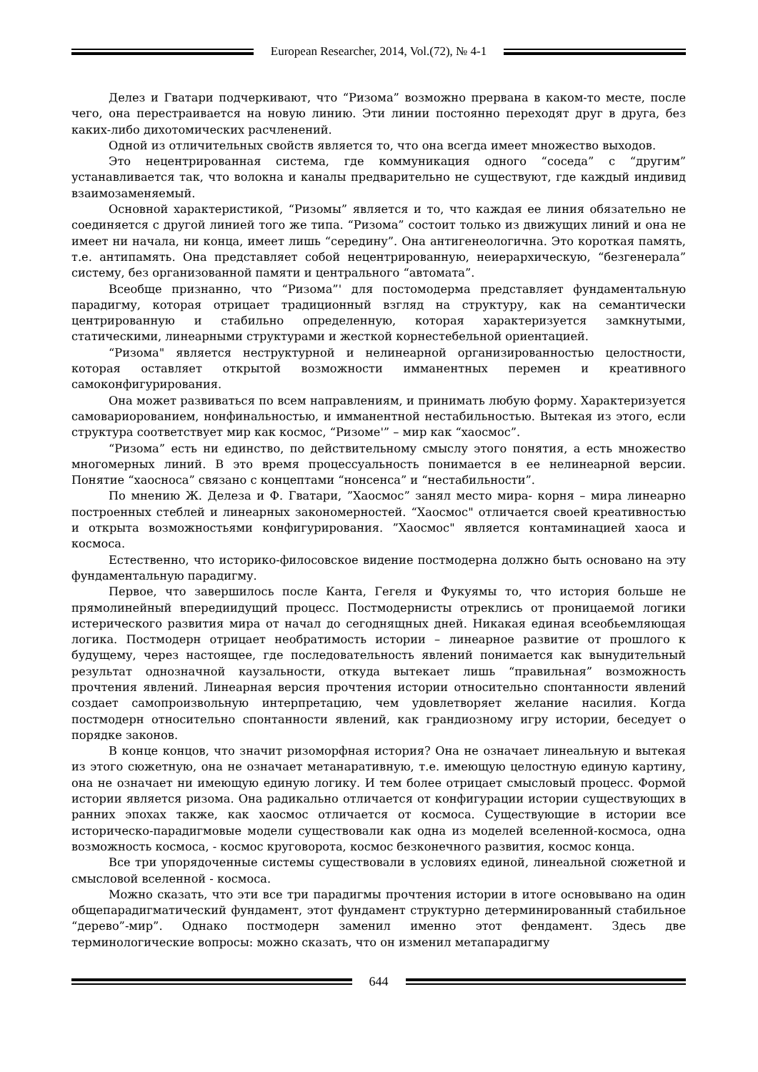European Researcher, 2014, Vol.(72), № 4-1
Делез и Гватари подчеркивают, что “Ризома” возможно прервана в каком-то месте, после чего, она перестраивается на новую линию. Эти линии постоянно переходят друг в друга, без каких-либо дихотомических расчленений.
Одной из отличительных свойств является то, что она всегда имеет множество выходов.
Это нецентрированная система, где коммуникация одного “соседа” с “другим” устанавливается так, что волокна и каналы предварительно не существуют, где каждый индивид взаимозаменяемый.
Основной характеристикой, “Ризомы” является и то, что каждая ее линия обязательно не соединяется с другой линией того же типа. “Ризома” состоит только из движущих линий и она не имеет ни начала, ни конца, имеет лишь “середину”. Она антигенеологична. Это короткая память, т.е. антипамять. Она представляет собой нецентрированную, неиерархическую, “безгенерала” систему, без организованной памяти и центрального “автомата”.
Всеобще признанно, что “Ризома”' для постомодерма представляет фундаментальную парадигму, которая отрицает традиционный взгляд на структуру, как на семантически центрированную и стабильно определенную, которая характеризуется замкнутыми, статическими, линеарными структурами и жесткой корнестебельной ориентацией.
“Ризома" является неструктурной и нелинеарной организированностью целостности, которая оставляет открытой возможности имманентных перемен и креативного самоконфигурирования.
Она может развиваться по всем направлениям, и принимать любую форму. Характеризуется самовариорованием, нонфинальностью, и имманентной нестабильностью. Вытекая из этого, если структура соответствует мир как космос, “Ризоме'” – мир как “хаосмос”.
“Ризома” есть ни единство, по действительному смыслу этого понятия, а есть множество многомерных линий. В это время процессуальность понимается в ее нелинеарной версии. Понятие “хаосноса” связано с концептами “нонсенса” и “нестабильности”.
По мнению Ж. Делеза и Ф. Гватари, ”Хаосмос” занял место мира- корня – мира линеарно построенных стеблей и линеарных закономерностей. “Хаосмос" отличается своей креативностью и открыта возможностьями конфигурирования. ”Хаосмос" является контаминацией хаоса и космоса.
Естественно, что историко-филосовское видение постмодерна должно быть основано на эту фундаментальную парадигму.
Первое, что завершилось после Канта, Гегеля и Фукуямы то, что история больше не прямолинейный впередиидущий процесс. Постмодернисты отреклись от проницаемой логики истерического развития мира от начал до сегоднящных дней. Никакая единая всеобьемляющая логика. Постмодерн отрицает необратимость истории – линеарное развитие от прошлого к будущему, через настоящее, где последовательность явлений понимается как вынудительный результат однозначной каузальности, откуда вытекает лишь “правильная” возможность прочтения явлений. Линеарная версия прочтения истории относительно спонтанности явлений создает самопроизвольную интерпретацию, чем удовлетворяет желание насилия. Когда постмодерн относительно спонтанности явлений, как грандиозному игру истории, беседует о порядке законов.
В конце концов, что значит ризоморфная история? Она не означает линеальную и вытекая из этого сюжетную, она не означает метанаративную, т.е. имеющую целостную единую картину, она не означает ни имеющую единую логику. И тем более отрицает смысловый процесс. Формой истории является ризома. Она радикально отличается от конфигурации истории существующих в ранних эпохах также, как хаосмос отличается от космоса. Существующие в истории все историческо-парадигмовые модели существовали как одна из моделей вселенной-космоса, одна возможность космоса, - космос круговорота, космос безконечного развития, космос конца.
Все три упорядоченные системы существовали в условиях единой, линеальной сюжетной и смысловой вселенной - космоса.
Можно сказать, что эти все три парадигмы прочтения истории в итоге основывано на один общепарадигматический фундамент, этот фундамент структурно детерминированный стабильное “дерево”-мир”. Однако постмодерн заменил именно этот фендамент. Здесь две терминологические вопросы: можно сказать, что он изменил метапарадигму
644